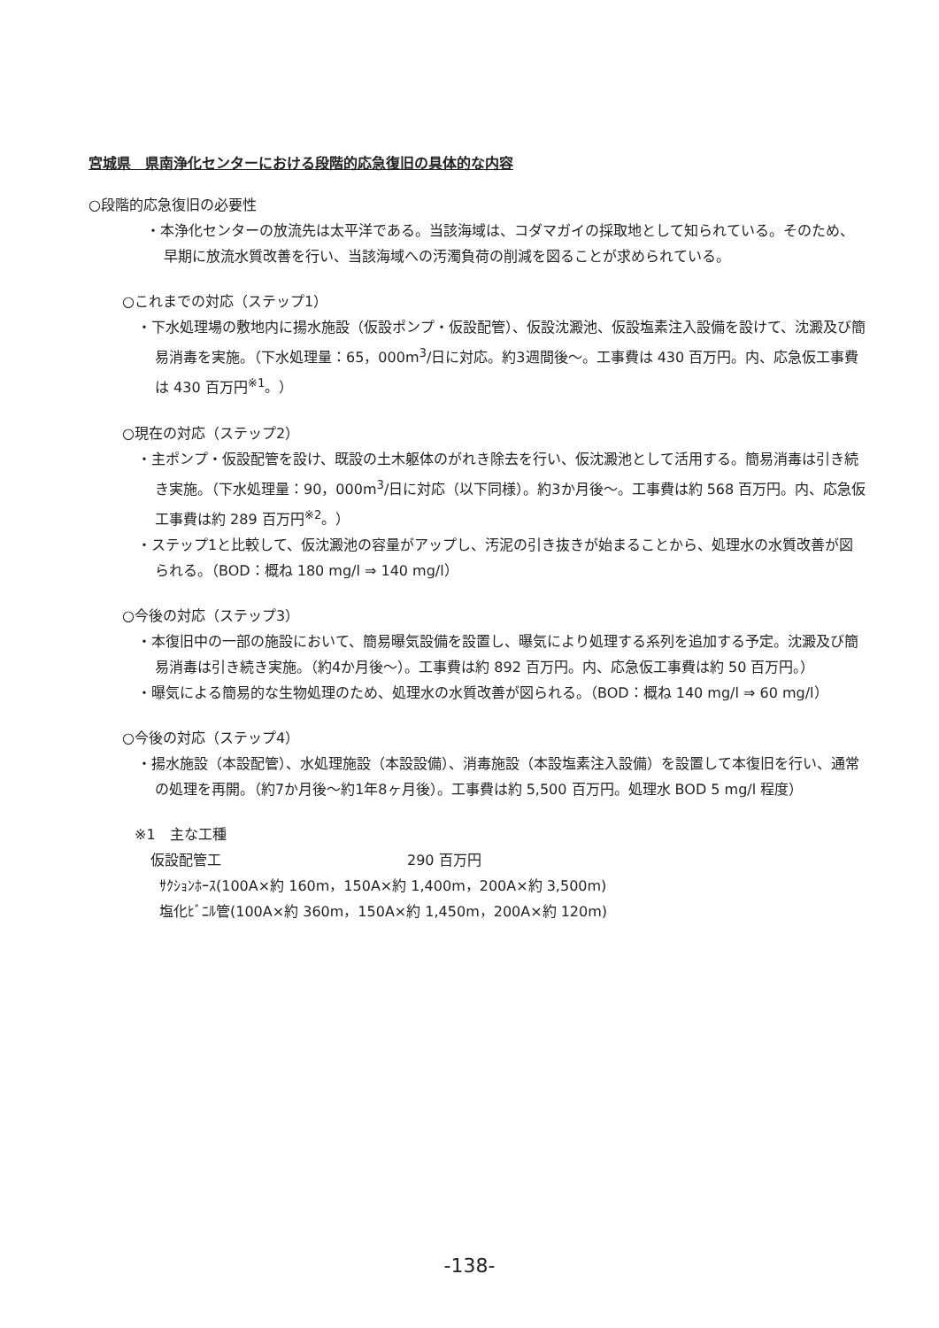宮城県　県南浄化センターにおける段階的応急復旧の具体的な内容
○段階的応急復旧の必要性
・本浄化センターの放流先は太平洋である。当該海域は、コダマガイの採取地として知られている。そのため、早期に放流水質改善を行い、当該海域への汚濁負荷の削減を図ることが求められている。
○これまでの対応（ステップ1）
・下水処理場の敷地内に揚水施設（仮設ポンプ・仮設配管）、仮設沈澱池、仮設塩素注入設備を設けて、沈澱及び簡易消毒を実施。（下水処理量：65，000m<sup>3</sup>/日に対応。約3週間後～。工事費は 430 百万円。内、応急仮工事費は 430 百万円<sup>※1</sup>。）
○現在の対応（ステップ2）
・主ポンプ・仮設配管を設け、既設の土木躯体のがれき除去を行い、仮沈澱池として活用する。簡易消毒は引き続き実施。（下水処理量：90，000m<sup>3</sup>/日に対応（以下同様）。約3か月後～。工事費は約 568 百万円。内、応急仮工事費は約 289 百万円<sup>※2</sup>。）
・ステップ1と比較して、仮沈澱池の容量がアップし、汚泥の引き抜きが始まることから、処理水の水質改善が図られる。（BOD：概ね 180 mg/l ⇒ 140 mg/l）
○今後の対応（ステップ3）
・本復旧中の一部の施設において、簡易曝気設備を設置し、曝気により処理する系列を追加する予定。沈澱及び簡易消毒は引き続き実施。（約4か月後～）。工事費は約 892 百万円。内、応急仮工事費は約 50 百万円。）
・曝気による簡易的な生物処理のため、処理水の水質改善が図られる。（BOD：概ね 140 mg/l ⇒ 60 mg/l）
○今後の対応（ステップ4）
・揚水施設（本設配管）、水処理施設（本設設備）、消毒施設（本設塩素注入設備）を設置して本復旧を行い、通常の処理を再開。（約7か月後～約1年8ヶ月後）。工事費は約 5,500 百万円。処理水 BOD 5 mg/l 程度）
※1　主な工種
仮設配管工 290 百万円
ｻｸｼｮﾝﾎｰｽ(100A×約 160m，150A×約 1,400m，200A×約 3,500m)
塩化ﾋﾞﾆﾙ管(100A×約 360m，150A×約 1,450m，200A×約 120m)
-138-